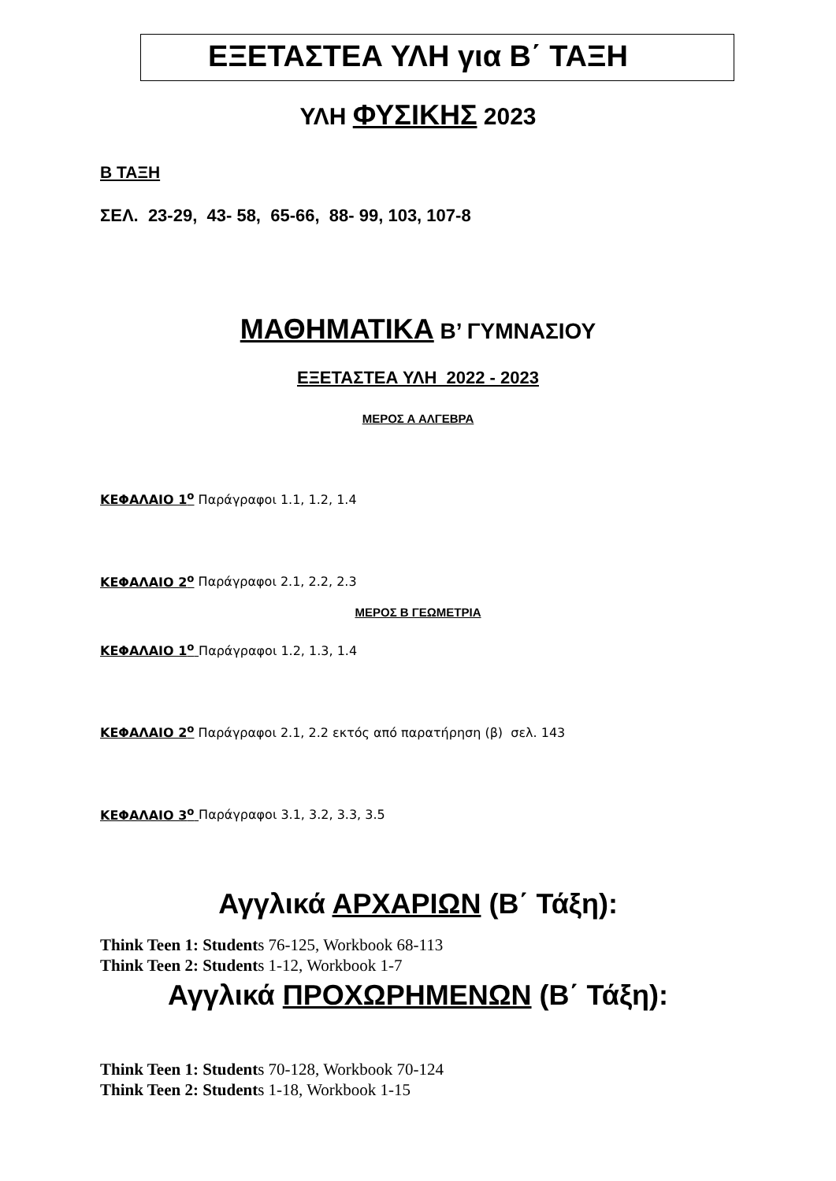ΕΞΕΤΑΣΤΕΑ ΥΛΗ για Β΄ ΤΑΞΗ
ΥΛΗ ΦΥΣΙΚΗΣ 2023
Β ΤΑΞΗ
ΣΕΛ. 23-29, 43- 58, 65-66, 88- 99, 103, 107-8
ΜΑΘΗΜΑΤΙΚΑ Β’ ΓΥΜΝΑΣΙΟΥ
ΕΞΕΤΑΣΤΕΑ ΥΛΗ 2022 - 2023
ΜΕΡΟΣ Α ΑΛΓΕΒΡΑ
ΚΕΦΑΛΑΙΟ 1<sup>ο</sup> Παράγραφοι 1.1, 1.2, 1.4
ΚΕΦΑΛΑΙΟ 2<sup>ο</sup> Παράγραφοι 2.1, 2.2, 2.3
ΜΕΡΟΣ Β ΓΕΩΜΕΤΡΙΑ
ΚΕΦΑΛΑΙΟ 1<sup>ο</sup> Παράγραφοι 1.2, 1.3, 1.4
ΚΕΦΑΛΑΙΟ 2<sup>ο</sup> Παράγραφοι 2.1, 2.2 εκτός από παρατήρηση (β) σελ. 143
ΚΕΦΑΛΑΙΟ 3<sup>ο</sup> Παράγραφοι 3.1, 3.2, 3.3, 3.5
Αγγλικά ΑΡΧΑΡΙΩΝ (Β΄ Τάξη):
Think Teen 1: Students 76-125, Workbook 68-113
Think Teen 2: Students 1-12, Workbook 1-7
Αγγλικά ΠΡΟΧΩΡΗΜΕΝΩΝ (Β΄ Τάξη):
Think Teen 1: Students 70-128, Workbook 70-124
Think Teen 2: Students 1-18, Workbook 1-15